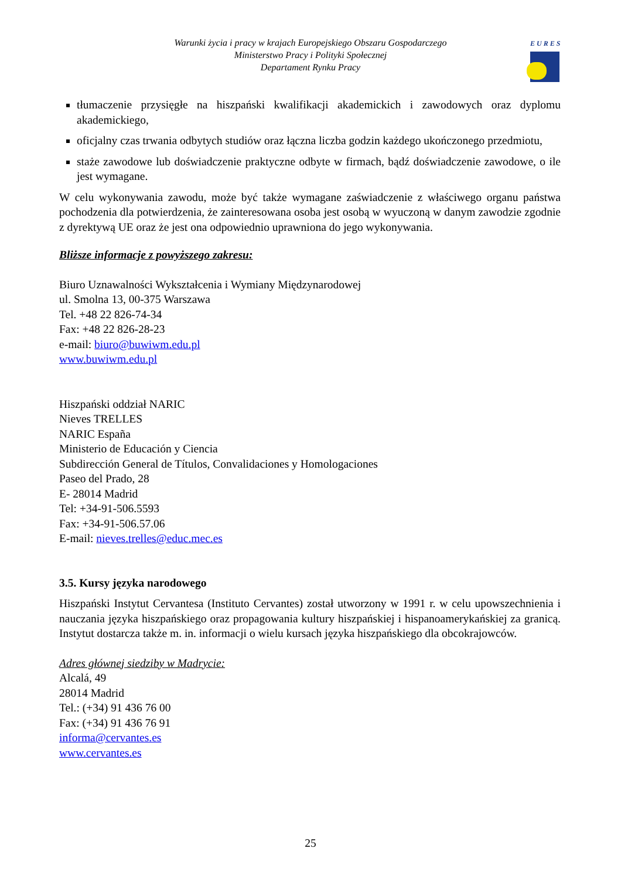Warunki życia i pracy w krajach Europejskiego Obszaru Gospodarczego
Ministerstwo Pracy i Polityki Społecznej
Departament Rynku Pracy
EURES
tłumaczenie przysięgłe na hiszpański kwalifikacji akademickich i zawodowych oraz dyplomu akademickiego,
oficjalny czas trwania odbytych studiów oraz łączna liczba godzin każdego ukończonego przedmiotu,
staże zawodowe lub doświadczenie praktyczne odbyte w firmach, bądź doświadczenie zawodowe, o ile jest wymagane.
W celu wykonywania zawodu, może być także wymagane zaświadczenie z właściwego organu państwa pochodzenia dla potwierdzenia, że zainteresowana osoba jest osobą w wyuczoną w danym zawodzie zgodnie z dyrektywą UE oraz że jest ona odpowiednio uprawniona do jego wykonywania.
Bliższe informacje z powyższego zakresu:
Biuro Uznawalności Wykształcenia i Wymiany Międzynarodowej
ul. Smolna 13, 00-375 Warszawa
Tel. +48 22 826-74-34
Fax: +48 22 826-28-23
e-mail: biuro@buwiwm.edu.pl
www.buwiwm.edu.pl
Hiszpański oddział NARIC
Nieves TRELLES
NARIC España
Ministerio de Educación y Ciencia
Subdirección General de Títulos, Convalidaciones y Homologaciones
Paseo del Prado, 28
E- 28014 Madrid
Tel: +34-91-506.5593
Fax: +34-91-506.57.06
E-mail: nieves.trelles@educ.mec.es
3.5. Kursy języka narodowego
Hiszpański Instytut Cervantesa (Instituto Cervantes) został utworzony w 1991 r. w celu upowszechnienia i nauczania języka hiszpańskiego oraz propagowania kultury hiszpańskiej i hispanoamerykańskiej za granicą. Instytut dostarcza także m. in. informacji o wielu kursach języka hiszpańskiego dla obcokrajowców.
Adres głównej siedziby w Madrycie:
Alcalá, 49
28014 Madrid
Tel.: (+34) 91 436 76 00
Fax: (+34) 91 436 76 91
informa@cervantes.es
www.cervantes.es
25